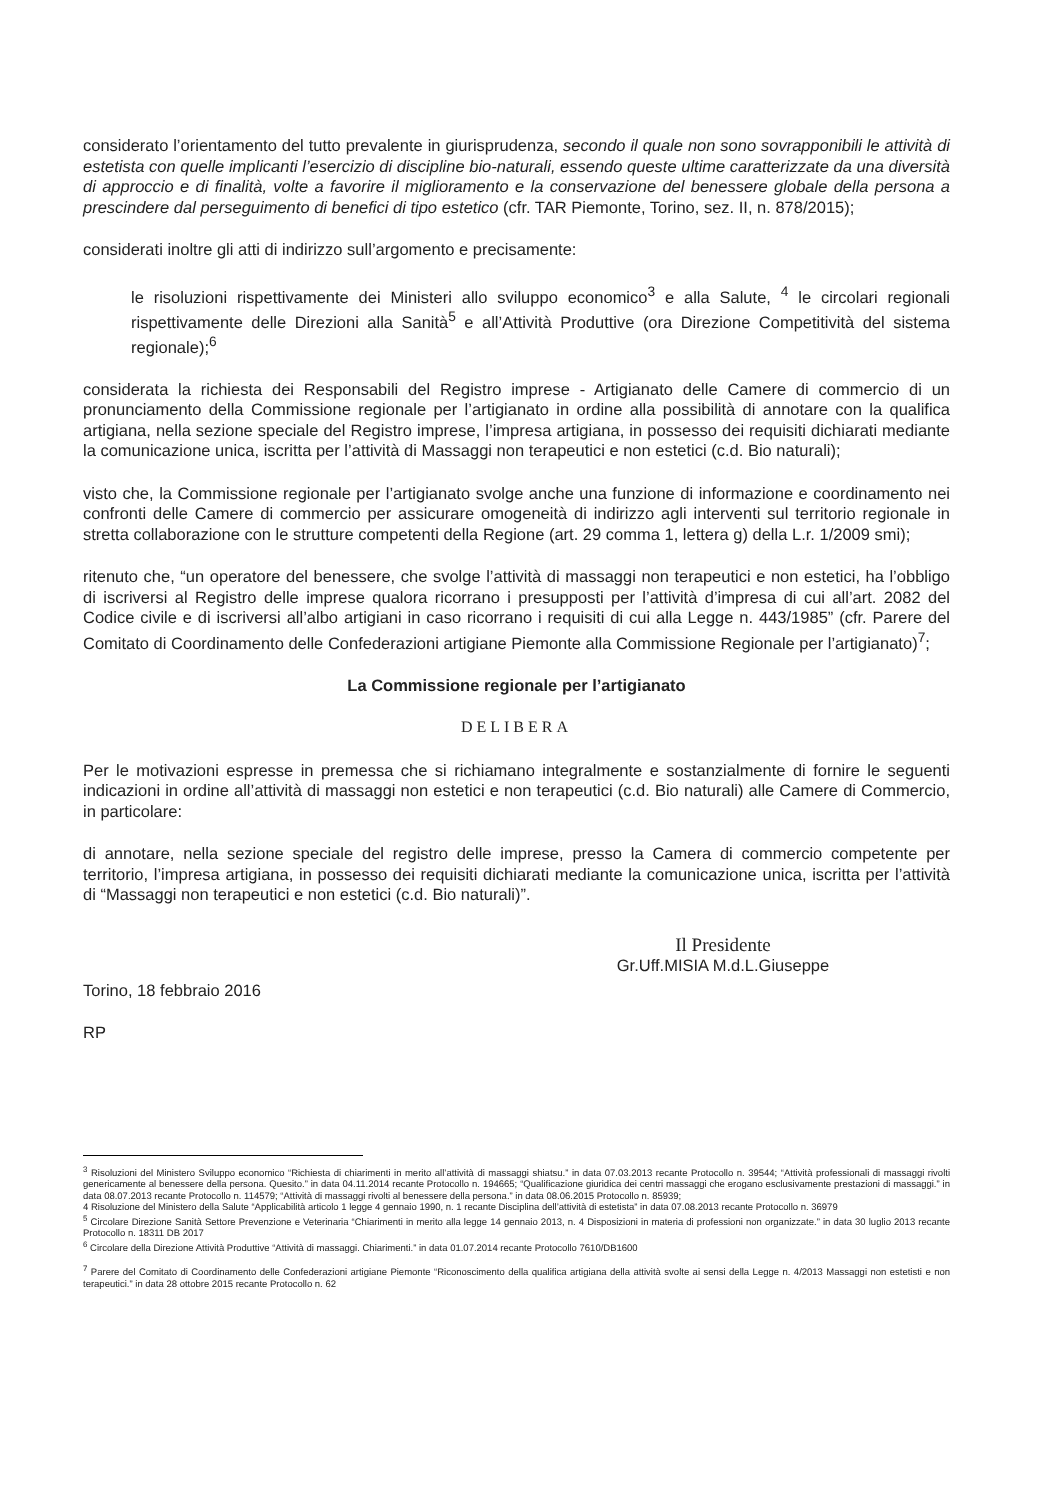considerato l’orientamento del tutto prevalente in giurisprudenza, secondo il quale non sono sovrapponibili le attività di estetista con quelle implicanti l’esercizio di discipline bio-naturali, essendo queste ultime caratterizzate da una diversità di approccio e di finalità, volte a favorire il miglioramento e la conservazione del benessere globale della persona a prescindere dal perseguimento di benefici di tipo estetico (cfr. TAR Piemonte, Torino, sez. II, n. 878/2015);
considerati inoltre gli atti di indirizzo sull’argomento e precisamente:
le risoluzioni rispettivamente dei Ministeri allo sviluppo economico<sup>3</sup> e alla Salute, <sup>4</sup> le circolari regionali rispettivamente delle Direzioni alla Sanità<sup>5</sup> e all’Attività Produttive (ora Direzione Competitività del sistema regionale);<sup>6</sup>
considerata la richiesta dei Responsabili del Registro imprese - Artigianato delle Camere di commercio di un pronunciamento della Commissione regionale per l’artigianato in ordine alla possibilità di annotare con la qualifica artigiana, nella sezione speciale del Registro imprese, l’impresa artigiana, in possesso dei requisiti dichiarati mediante la comunicazione unica, iscritta per l’attività di Massaggi non terapeutici e non estetici (c.d. Bio naturali);
visto che, la Commissione regionale per l’artigianato svolge anche una funzione di informazione e coordinamento nei confronti delle Camere di commercio per assicurare omogeneità di indirizzo agli interventi sul territorio regionale in stretta collaborazione con le strutture competenti della Regione (art. 29 comma 1, lettera g) della L.r. 1/2009 smi);
ritenuto che, “un operatore del benessere, che svolge l’attività di massaggi non terapeutici e non estetici, ha l’obbligo di iscriversi al Registro delle imprese qualora ricorrano i presupposti per l’attività d’impresa di cui all’art. 2082 del Codice civile e di iscriversi all’albo artigiani in caso ricorrano i requisiti di cui alla Legge n. 443/1985” (cfr. Parere del Comitato di Coordinamento delle Confederazioni artigiane Piemonte alla Commissione Regionale per l’artigianato)<sup>7</sup>;
La Commissione regionale per l’artigianato
DELIBERA
Per le motivazioni espresse in premessa che si richiamano integralmente e sostanzialmente di fornire le seguenti indicazioni in ordine all’attività di massaggi non estetici e non terapeutici (c.d. Bio naturali) alle Camere di Commercio, in particolare:
di annotare, nella sezione speciale del registro delle imprese, presso la Camera di commercio competente per territorio, l’impresa artigiana, in possesso dei requisiti dichiarati mediante la comunicazione unica, iscritta per l’attività di “Massaggi non terapeutici e non estetici (c.d. Bio naturali)”.
Il Presidente
Gr.Uff.MISIA M.d.L.Giuseppe
Torino, 18 febbraio 2016
RP
<sup>3</sup> Risoluzioni del Ministero Sviluppo economico “Richiesta di chiarimenti in merito all’attività di massaggi shiatsu.” in data 07.03.2013 recante Protocollo n. 39544; “Attività professionali di massaggi rivolti genericamente al benessere della persona. Quesito.” in data 04.11.2014 recante Protocollo n. 194665; “Qualificazione giuridica dei centri massaggi che erogano esclusivamente prestazioni di massaggi.” in data 08.07.2013 recante Protocollo n. 114579; “Attività di massaggi rivolti al benessere della persona.” in data 08.06.2015 Protocollo n. 85939;
4 Risoluzione del Ministero della Salute “Applicabilità articolo 1 legge 4 gennaio 1990, n. 1 recante Disciplina dell’attività di estetista” in data 07.08.2013 recante Protocollo n. 36979
<sup>5</sup> Circolare Direzione Sanità Settore Prevenzione e Veterinaria “Chiarimenti in merito alla legge 14 gennaio 2013, n. 4 Disposizioni in materia di professioni non organizzate.” in data 30 luglio 2013 recante Protocollo n. 18311 DB 2017
<sup>6</sup> Circolare della Direzione Attività Produttive “Attività di massaggi. Chiarimenti.” in data 01.07.2014 recante Protocollo 7610/DB1600
<sup>7</sup> Parere del Comitato di Coordinamento delle Confederazioni artigiane Piemonte “Riconoscimento della qualifica artigiana della attività svolte ai sensi della Legge n. 4/2013 Massaggi non estetisti e non terapeutici.” in data 28 ottobre 2015 recante Protocollo n. 62